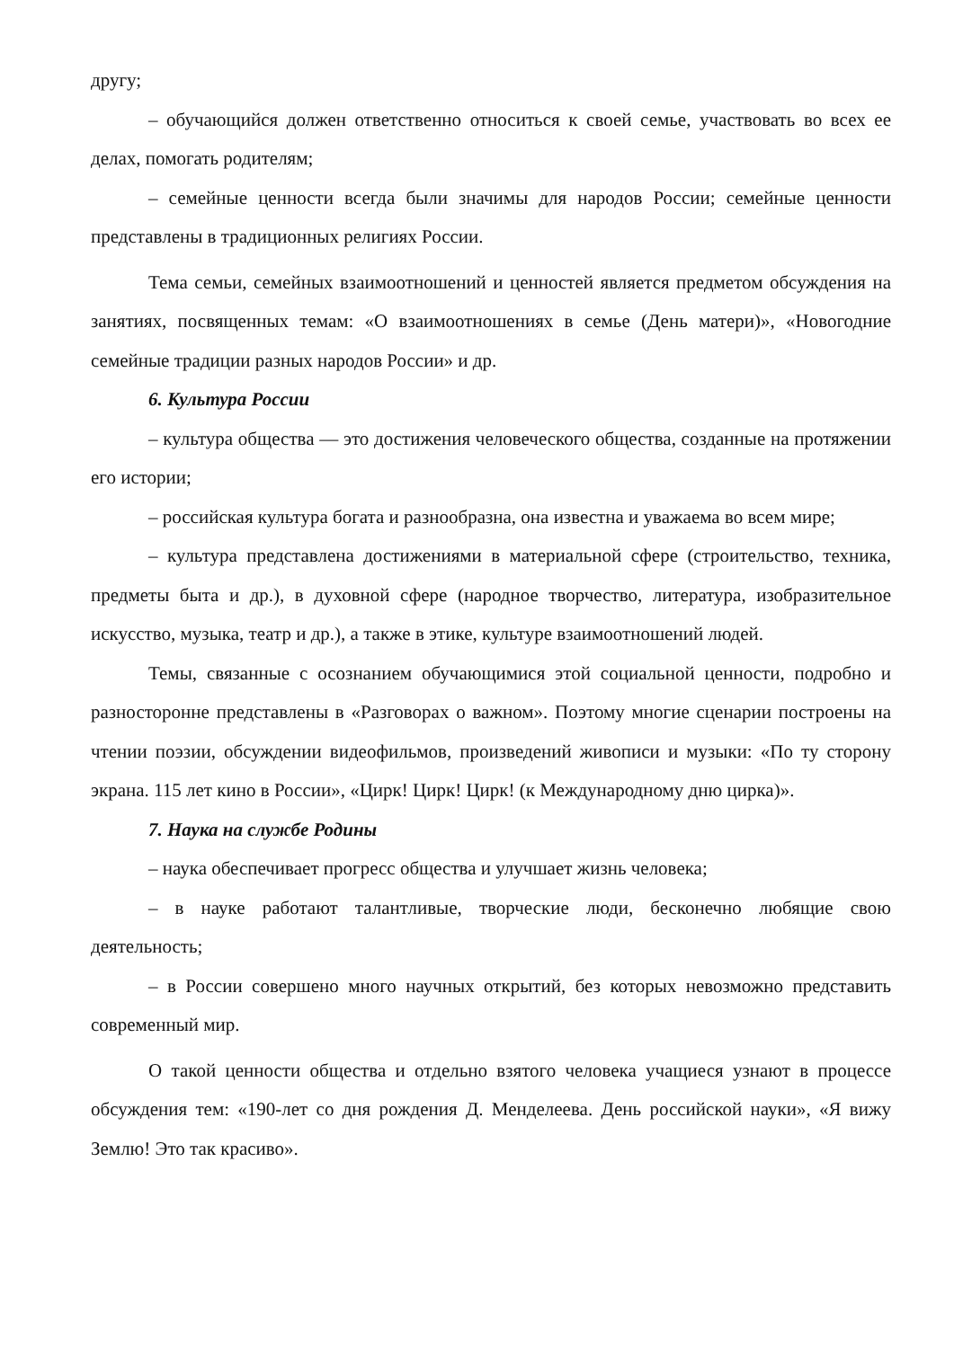другу;
– обучающийся должен ответственно относиться к своей семье, участвовать во всех ее делах, помогать родителям;
– семейные ценности всегда были значимы для народов России; семейные ценности представлены в традиционных религиях России.
Тема семьи, семейных взаимоотношений и ценностей является предметом обсуждения на занятиях, посвященных темам: «О взаимоотношениях в семье (День матери)», «Новогодние семейные традиции разных народов России» и др.
6. Культура России
– культура общества — это достижения человеческого общества, созданные на протяжении его истории;
– российская культура богата и разнообразна, она известна и уважаема во всем мире;
– культура представлена достижениями в материальной сфере (строительство, техника, предметы быта и др.), в духовной сфере (народное творчество, литература, изобразительное искусство, музыка, театр и др.), а также в этике, культуре взаимоотношений людей.
Темы, связанные с осознанием обучающимися этой социальной ценности, подробно и разносторонне представлены в «Разговорах о важном». Поэтому многие сценарии построены на чтении поэзии, обсуждении видеофильмов, произведений живописи и музыки: «По ту сторону экрана. 115 лет кино в России», «Цирк! Цирк! Цирк! (к Международному дню цирка)».
7. Наука на службе Родины
– наука обеспечивает прогресс общества и улучшает жизнь человека;
– в науке работают талантливые, творческие люди, бесконечно любящие свою деятельность;
– в России совершено много научных открытий, без которых невозможно представить современный мир.
О такой ценности общества и отдельно взятого человека учащиеся узнают в процессе обсуждения тем: «190-лет со дня рождения Д. Менделеева. День российской науки», «Я вижу Землю! Это так красиво».